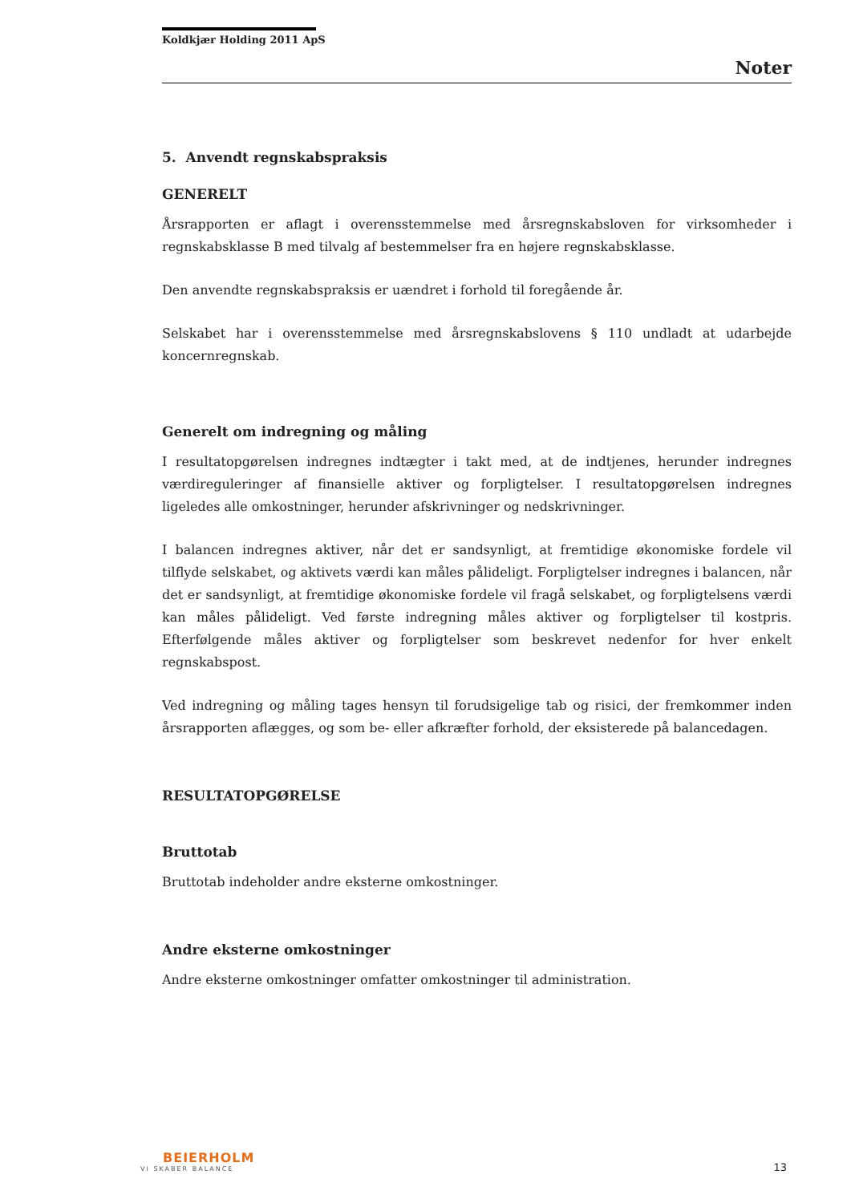Koldkjær Holding 2011 ApS
Noter
5. Anvendt regnskabspraksis
GENERELT
Årsrapporten er aflagt i overensstemmelse med årsregnskabsloven for virksomheder i regnskabsklasse B med tilvalg af bestemmelser fra en højere regnskabsklasse.
Den anvendte regnskabspraksis er uændret i forhold til foregående år.
Selskabet har i overensstemmelse med årsregnskabslovens § 110 undladt at udarbejde koncernregnskab.
Generelt om indregning og måling
I resultatopgørelsen indregnes indtægter i takt med, at de indtjenes, herunder indregnes værdireguleringer af finansielle aktiver og forpligtelser. I resultatopgørelsen indregnes ligeledes alle omkostninger, herunder afskrivninger og nedskrivninger.
I balancen indregnes aktiver, når det er sandsynligt, at fremtidige økonomiske fordele vil tilflyde selskabet, og aktivets værdi kan måles pålideligt. Forpligtelser indregnes i balancen, når det er sandsynligt, at fremtidige økonomiske fordele vil fragå selskabet, og forpligtelsens værdi kan måles pålideligt. Ved første indregning måles aktiver og forpligtelser til kostpris. Efterfølgende måles aktiver og forpligtelser som beskrevet nedenfor for hver enkelt regnskabspost.
Ved indregning og måling tages hensyn til forudsigelige tab og risici, der fremkommer inden årsrapporten aflægges, og som be- eller afkræfter forhold, der eksisterede på balancedagen.
RESULTATOPGØRELSE
Bruttotab
Bruttotab indeholder andre eksterne omkostninger.
Andre eksterne omkostninger
Andre eksterne omkostninger omfatter omkostninger til administration.
BEIERHOLM
VI SKABER BALANCE
13